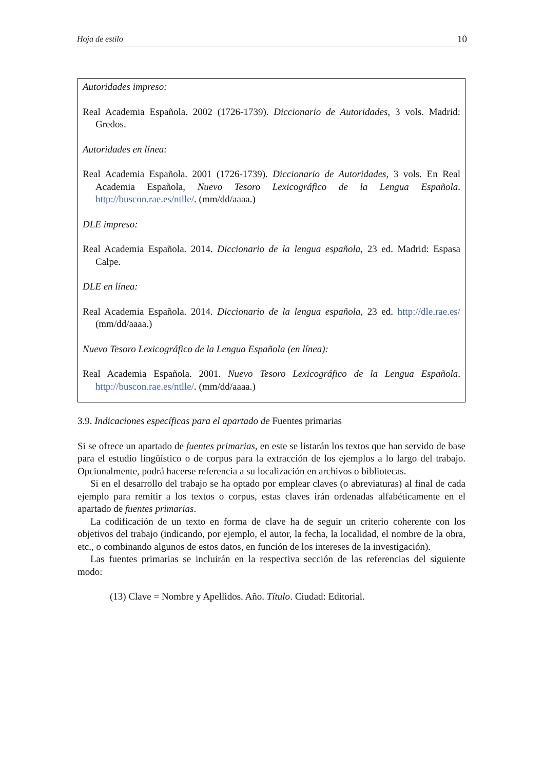Hoja de estilo 10
Autoridades impreso:
Real Academia Española. 2002 (1726-1739). Diccionario de Autoridades, 3 vols. Madrid: Gredos.
Autoridades en línea:
Real Academia Española. 2001 (1726-1739). Diccionario de Autoridades, 3 vols. En Real Academia Española, Nuevo Tesoro Lexicográfico de la Lengua Española. http://buscon.rae.es/ntlle/. (mm/dd/aaaa.)
DLE impreso:
Real Academia Española. 2014. Diccionario de la lengua española, 23 ed. Madrid: Espasa Calpe.
DLE en línea:
Real Academia Española. 2014. Diccionario de la lengua española, 23 ed. http://dle.rae.es/ (mm/dd/aaaa.)
Nuevo Tesoro Lexicográfico de la Lengua Española (en línea):
Real Academia Española. 2001. Nuevo Tesoro Lexicográfico de la Lengua Española. http://buscon.rae.es/ntlle/. (mm/dd/aaaa.)
3.9. Indicaciones específicas para el apartado de Fuentes primarias
Si se ofrece un apartado de fuentes primarias, en este se listarán los textos que han servido de base para el estudio lingüístico o de corpus para la extracción de los ejemplos a lo largo del trabajo. Opcionalmente, podrá hacerse referencia a su localización en archivos o bibliotecas.
Si en el desarrollo del trabajo se ha optado por emplear claves (o abreviaturas) al final de cada ejemplo para remitir a los textos o corpus, estas claves irán ordenadas alfabéticamente en el apartado de fuentes primarias.
La codificación de un texto en forma de clave ha de seguir un criterio coherente con los objetivos del trabajo (indicando, por ejemplo, el autor, la fecha, la localidad, el nombre de la obra, etc., o combinando algunos de estos datos, en función de los intereses de la investigación).
Las fuentes primarias se incluirán en la respectiva sección de las referencias del siguiente modo:
(13) Clave = Nombre y Apellidos. Año. Título. Ciudad: Editorial.